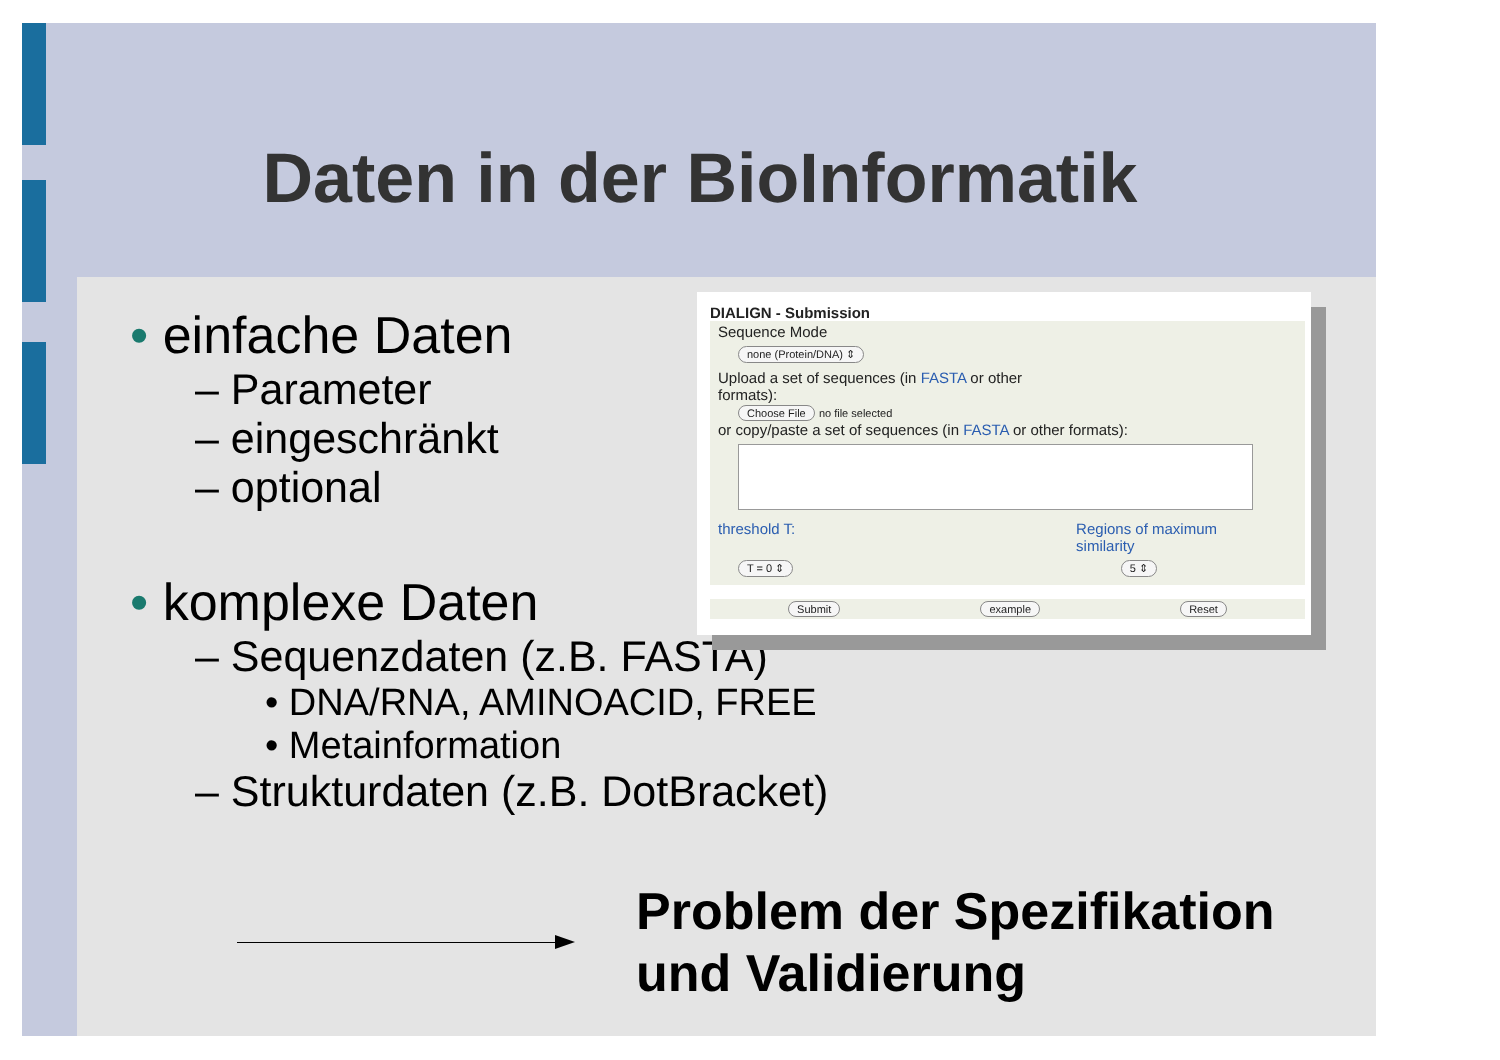Daten in der BioInformatik
• einfache Daten
– Parameter
– eingeschränkt
– optional
• komplexe Daten
– Sequenzdaten (z.B. FASTA)
• DNA/RNA, AMINOACID, FREE
• Metainformation
– Strukturdaten (z.B. DotBracket)
DIALIGN - Submission
Sequence Mode
none (Protein/DNA) ⇕
Upload a set of sequences (in FASTA or other
formats):
Choose File no file selected
or copy/paste a set of sequences (in FASTA or other formats):
threshold T: Regions of maximum
similarity
T = 0 ⇕ 5 ⇕
Submit example Reset
Problem der Spezifikation
und Validierung